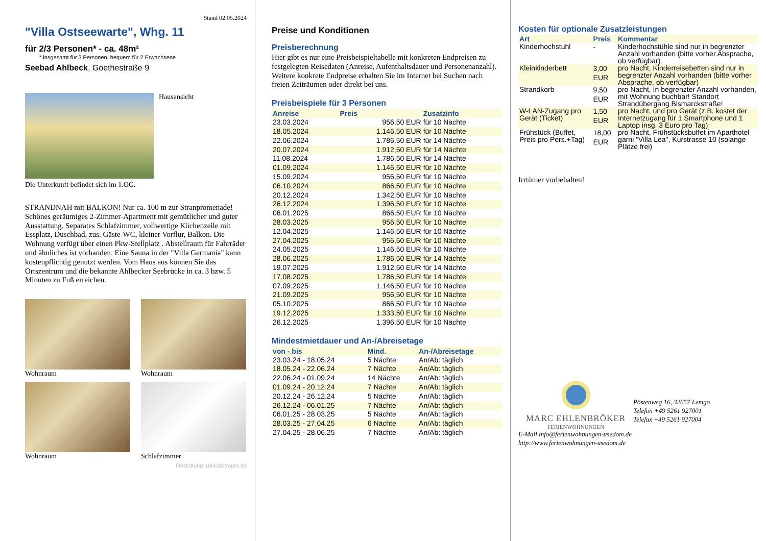Stand 02.05.2024
"Villa Ostseewarte", Whg. 11
für 2/3 Personen* - ca. 48m²
* insgesamt für 3 Personen, bequem für 2 Erwachsene
Seebad Ahlbeck, Goethestraße 9
Hausansicht
Die Unterkunft befindet sich im 1.OG.
STRANDNAH mit BALKON! Nur ca. 100 m zur Stranpromenade! Schönes geräumiges 2-Zimmer-Apartment mit gemütlicher und guter Ausstattung. Separates Schlafzimmer, vollwertige Küchenzeile mit Essplatz, Duschbad, zus. Gäste-WC, kleiner Vorflur, Balkon. Die Wohnung verfügt über einen Pkw-Stellplatz . Abstellraum für Fahrräder und ähnliches ist vorhanden. Eine Sauna in der "Villa Germania" kann kostenpflichtig genutzt werden. Vom Haus aus können Sie das Ortszentrum und die bekannte Ahlbecker Seebrücke in ca. 3 bzw. 5 Minuten zu Fuß erreichen.
Wohnraum
Wohnraum
Wohnraum
Schlafzimmer
Gestaltung: urlaubstraum.de
Preise und Konditionen
Preisberechnung
Hier gibt es nur eine Preisbeispieltabelle mit konkreten Endpreisen zu festgelegten Reisedaten (Anreise, Aufenthaltsdauer und Personenanzahl). Weitere konkrete Endpreise erhalten Sie im Internet bei Suchen nach freien Zeiträumen oder direkt bei uns.
Preisbeispiele für 3 Personen
| Anreise | Preis | Zusatzinfo |
| --- | --- | --- |
| 23.03.2024 | 956,50 EUR | für 10 Nächte |
| 18.05.2024 | 1.146,50 EUR | für 10 Nächte |
| 22.06.2024 | 1.786,50 EUR | für 14 Nächte |
| 20.07.2024 | 1.912,50 EUR | für 14 Nächte |
| 11.08.2024 | 1.786,50 EUR | für 14 Nächte |
| 01.09.2024 | 1.146,50 EUR | für 10 Nächte |
| 15.09.2024 | 956,50 EUR | für 10 Nächte |
| 06.10.2024 | 866,50 EUR | für 10 Nächte |
| 20.12.2024 | 1.342,50 EUR | für 10 Nächte |
| 26.12.2024 | 1.396,50 EUR | für 10 Nächte |
| 06.01.2025 | 866,50 EUR | für 10 Nächte |
| 28.03.2025 | 956,50 EUR | für 10 Nächte |
| 12.04.2025 | 1.146,50 EUR | für 10 Nächte |
| 27.04.2025 | 956,50 EUR | für 10 Nächte |
| 24.05.2025 | 1.146,50 EUR | für 10 Nächte |
| 28.06.2025 | 1.786,50 EUR | für 14 Nächte |
| 19.07.2025 | 1.912,50 EUR | für 14 Nächte |
| 17.08.2025 | 1.786,50 EUR | für 14 Nächte |
| 07.09.2025 | 1.146,50 EUR | für 10 Nächte |
| 21.09.2025 | 956,50 EUR | für 10 Nächte |
| 05.10.2025 | 866,50 EUR | für 10 Nächte |
| 19.12.2025 | 1.333,50 EUR | für 10 Nächte |
| 26.12.2025 | 1.396,50 EUR | für 10 Nächte |
Mindestmietdauer und An-/Abreisetage
| von - bis | Mind. | An-/Abreisetage |
| --- | --- | --- |
| 23.03.24 - 18.05.24 | 5 Nächte | An/Ab: täglich |
| 18.05.24 - 22.06.24 | 7 Nächte | An/Ab: täglich |
| 22.06.24 - 01.09.24 | 14 Nächte | An/Ab: täglich |
| 01.09.24 - 20.12.24 | 7 Nächte | An/Ab: täglich |
| 20.12.24 - 26.12.24 | 5 Nächte | An/Ab: täglich |
| 26.12.24 - 06.01.25 | 7 Nächte | An/Ab: täglich |
| 06.01.25 - 28.03.25 | 5 Nächte | An/Ab: täglich |
| 28.03.25 - 27.04.25 | 6 Nächte | An/Ab: täglich |
| 27.04.25 - 28.06.25 | 7 Nächte | An/Ab: täglich |
Kosten für optionale Zusatzleistungen
| Art | Preis | Kommentar |
| --- | --- | --- |
| Kinderhochstuhl | - | Kinderhochstühle sind nur in begrenzter Anzahl vorhanden (bitte vorher Absprache, ob verfügbar) |
| Kleinkinderbett | 3,00 EUR | pro Nacht, Kinderreisebetten sind nur in begrenzter Anzahl vorhanden (bitte vorher Absprache, ob verfügbar) |
| Strandkorb | 9,50 EUR | pro Nacht, In begrenzter Anzahl vorhanden, mit Wohnung buchbar! Standort Strandübergang Bismarckstraße! |
| W-LAN-Zugang pro Gerät (Ticket) | 1,50 EUR | pro Nacht, und pro Gerät (z.B. kostet der Internetzugang für 1 Smartphone und 1 Laptop insg. 3 Euro pro Tag) |
| Frühstück (Buffet, Preis pro Pers.+Tag) | 18,00 EUR | pro Nacht, Frühstücksbuffet im Aparthotel garni "Villa Lea", Kurstrasse 10 (solange Plätze frei) |
Irrtümer vorbehalten!
MARC EHLENBRÖKER
FERIENWOHNUNGEN
Pöstenweg 16, 32657 Lemgo
Telefon +49 5261 927001
Telefax +49 5261 927004
E-Mail info@ferienwohnungen-usedom.de
http://www.ferienwohnungen-usedom.de